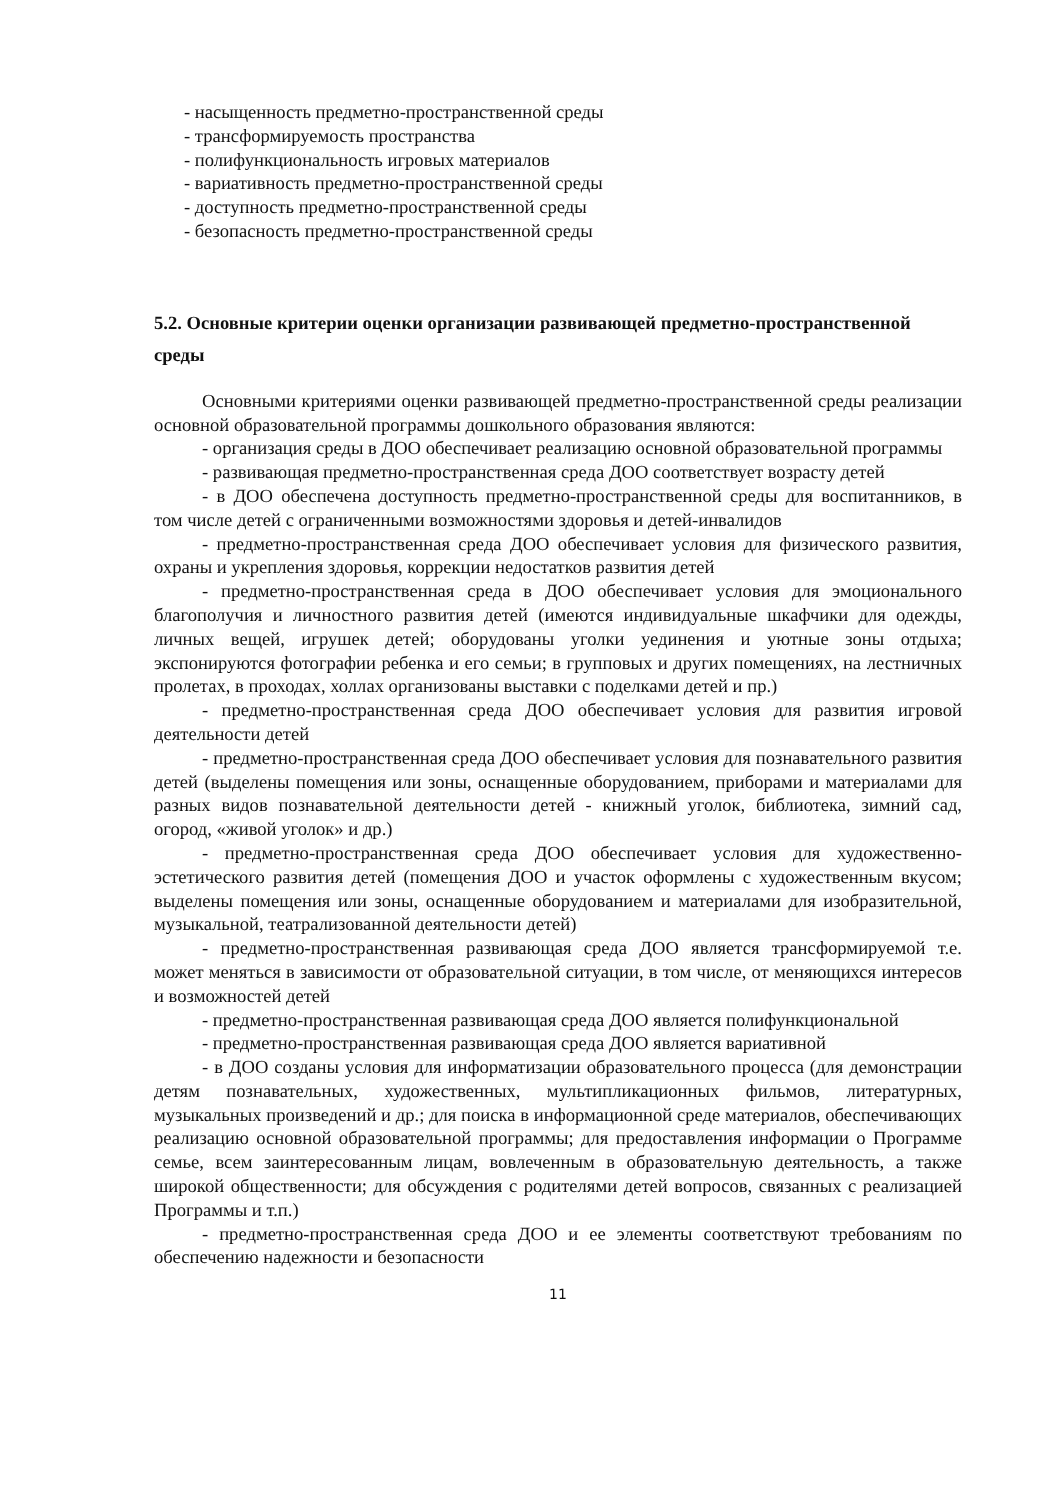- насыщенность предметно-пространственной среды
- трансформируемость пространства
- полифункциональность игровых материалов
- вариативность предметно-пространственной среды
- доступность предметно-пространственной среды
- безопасность предметно-пространственной среды
5.2. Основные критерии оценки организации развивающей предметно-пространственной среды
Основными критериями оценки развивающей предметно-пространственной среды реализации основной образовательной программы дошкольного образования являются:
- организация среды в ДОО обеспечивает реализацию основной образовательной программы
- развивающая предметно-пространственная среда ДОО соответствует возрасту детей
- в ДОО обеспечена доступность предметно-пространственной среды для воспитанников, в том числе детей с ограниченными возможностями здоровья и детей-инвалидов
- предметно-пространственная среда ДОО обеспечивает условия для физического развития, охраны и укрепления здоровья, коррекции недостатков развития детей
- предметно-пространственная среда в ДОО обеспечивает условия для эмоционального благополучия и личностного развития детей (имеются индивидуальные шкафчики для одежды, личных вещей, игрушек детей; оборудованы уголки уединения и уютные зоны отдыха; экспонируются фотографии ребенка и его семьи; в групповых и других помещениях, на лестничных пролетах, в проходах, холлах организованы выставки с поделками детей и пр.)
- предметно-пространственная среда ДОО обеспечивает условия для развития игровой деятельности детей
- предметно-пространственная среда ДОО обеспечивает условия для познавательного развития детей (выделены помещения или зоны, оснащенные оборудованием, приборами и материалами для разных видов познавательной деятельности детей - книжный уголок, библиотека, зимний сад, огород, «живой уголок» и др.)
- предметно-пространственная среда ДОО обеспечивает условия для художественно-эстетического развития детей (помещения ДОО и участок оформлены с художественным вкусом; выделены помещения или зоны, оснащенные оборудованием и материалами для изобразительной, музыкальной, театрализованной деятельности детей)
- предметно-пространственная развивающая среда ДОО является трансформируемой т.е. может меняться в зависимости от образовательной ситуации, в том числе, от меняющихся интересов и возможностей детей
- предметно-пространственная развивающая среда ДОО является полифункциональной
- предметно-пространственная развивающая среда ДОО является вариативной
- в ДОО созданы условия для информатизации образовательного процесса (для демонстрации детям познавательных, художественных, мультипликационных фильмов, литературных, музыкальных произведений и др.; для поиска в информационной среде материалов, обеспечивающих реализацию основной образовательной программы; для предоставления информации о Программе семье, всем заинтересованным лицам, вовлеченным в образовательную деятельность, а также широкой общественности; для обсуждения с родителями детей вопросов, связанных с реализацией Программы и т.п.)
- предметно-пространственная среда ДОО и ее элементы соответствуют требованиям по обеспечению надежности и безопасности
11